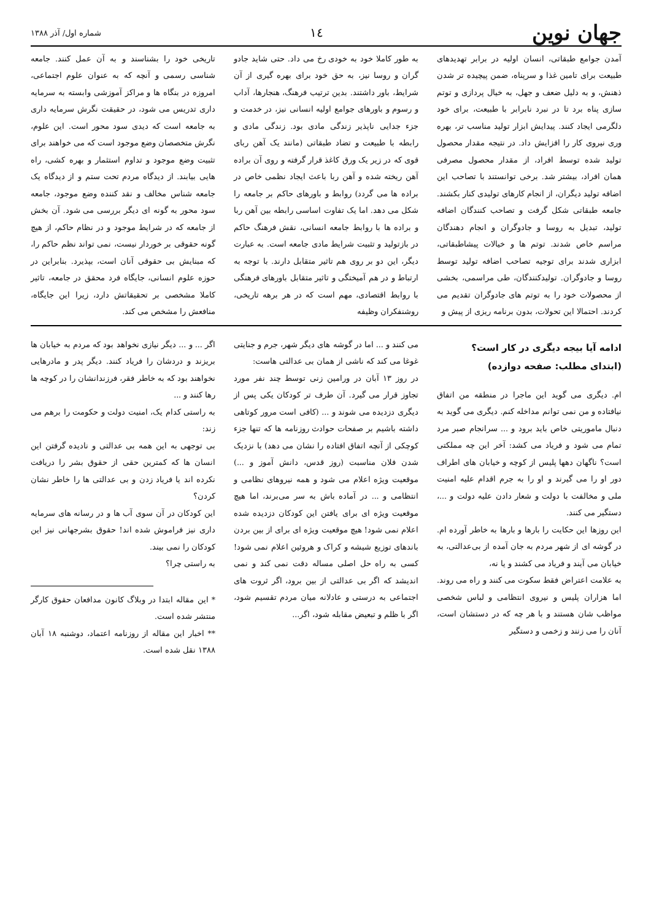جهان نوین
۱٤
شماره اول/ آذر ۱۳۸۸
آمدن جوامع طبقاتی، انسان اولیه در برابر تهدیدهای طبیعت برای تامین غذا و سرپناه، ضمن پیچیده تر شدن ذهنش، و به دلیل ضعف و جهل، به خیال پردازی و توتم سازی پناه برد تا در نبرد نابرابر با طبیعت، برای خود دلگرمی ایجاد کنند. پیدایش ابزار تولید مناسب تر، بهره وری نیروی کار را افزایش داد. در نتیجه مقدار محصول تولید شده توسط افراد، از مقدار محصول مصرفی همان افراد، بیشتر شد. برخی توانستند با تصاحب این اضافه تولید دیگران، از انجام کارهای تولیدی کنار بکشند. جامعه طبقاتی شکل گرفت و تصاحب کنندگان اضافه تولید، تبدیل به روسا و جادوگران و انجام دهندگان مراسم خاص شدند. توتم ها و خیالات پیشاطبقاتی، ابزاری شدند برای توجیه تصاحب اضافه تولید توسط روسا و جادوگران. تولیدکنندگان، طی مراسمی، بخشی از محصولات خود را به توتم های جادوگران تقدیم می کردند. احتمالا این تحولات، بدون برنامه ریزی از پیش و
به طور کاملا خود به خودی رخ می داد. حتی شاید جادو گران و روسا نیز، به حق خود برای بهره گیری از آن شرایط، باور داشتند. بدین ترتیب فرهنگ، هنجارها، آداب و رسوم و باورهای جوامع اولیه انسانی نیز، در خدمت و جزء جدایی ناپذیر زندگی مادی بود. زندگی مادی و رابطه با طبیعت و تضاد طبقاتی (مانند یک آهن ربای قوی که در زیر یک ورق کاغذ قرار گرفته و روی آن براده آهن ریخته شده و آهن ربا باعث ایجاد نظمی خاص در براده ها می گردد) روابط و باورهای حاکم بر جامعه را شکل می دهد. اما یک تفاوت اساسی رابطه بین آهن ربا و براده ها با روابط جامعه انسانی، نقش فرهنگ حاکم در بازتولید و تثبیت شرایط مادی جامعه است. به عبارت دیگر، این دو بر روی هم تاثیر متقابل دارند. با توجه به ارتباط و در هم آمیختگی و تاثیر متقابل باورهای فرهنگی با روابط اقتصادی، مهم است که در هر برهه تاریخی، روشنفکران وظیفه
تاریخی خود را بشناسند و به آن عمل کنند. جامعه شناسی رسمی و آنچه که به عنوان علوم اجتماعی، امروزه در بنگاه ها و مراکز آموزشی وابسته به سرمایه داری تدریس می شود، در حقیقت نگرش سرمایه داری به جامعه است که دیدی سود محور است. این علوم، نگرش متخصصان وضع موجود است که می خواهند برای تثبیت وضع موجود و تداوم استثمار و بهره کشی، راه هایی بیابند. از دیدگاه مردم تحت ستم و از دیدگاه یک جامعه شناس مخالف و نقد کننده وضع موجود، جامعه سود محور به گونه ای دیگر بررسی می شود. آن بخش از جامعه که در شرایط موجود و در نظام حاکم، از هیچ گونه حقوقی بر خوردار نیست، نمی تواند نظم حاکم را، که مبنایش بی حقوقی آنان است، بپذیرد. بنابراین در حوزه علوم انسانی، جایگاه فرد محقق در جامعه، تاثیر کاملا مشخصی بر تحقیقاتش دارد، زیرا این جایگاه، منافعش را مشخص می کند.
ادامه آیا بیجه دیگری در کار است؟
(ابتدای مطلب: صفحه دوازده)
ام. دیگری می گوید این ماجرا در منطقه من اتفاق نیافتاده و من نمی توانم مداخله کنم. دیگری می گوید به دنبال ماموریتی خاص باید برود و ... سرانجام صبر مرد تمام می شود و فریاد می کشد: آخر این چه مملکتی است؟ ناگهان دهها پلیس از کوچه و خیابان های اطراف دور او را می گیرند و او را به جرم اقدام علیه امنیت ملی و مخالفت با دولت و شعار دادن علیه دولت و ...، دستگیر می کنند.
این روزها این حکایت را بارها و بارها به خاطر آورده ام. در گوشه ای از شهر مردم به جان آمده از بی‌عدالتی، به خیابان می آیند و فریاد می کشند و یا نه،
به علامت اعتراض فقط سکوت می کنند و راه می روند. اما هزاران پلیس و نیروی انتظامی و لباس شخصی مواظب شان هستند و با هر چه که در دستشان است، آنان را می زنند و زخمی و دستگیر
می کنند و ... اما در گوشه های دیگر شهر، جرم و جنایتی غوغا می کند که ناشی از همان بی عدالتی هاست:
در روز ۱۳ آبان در ورامین زنی توسط چند نفر مورد تجاوز قرار می گیرد. آن طرف تر کودکان یکی پس از دیگری دزدیده می شوند و ... (کافی است مرور کوتاهی داشته باشیم بر صفحات حوادث روزنامه ها که تنها جزء کوچکی از آنچه اتفاق افتاده را نشان می دهد) با نزدیک شدن فلان مناسبت (روز قدس، دانش آموز و ...) موقعیت ویژه اعلام می شود و همه نیروهای نظامی و انتظامی و ... در آماده باش به سر می‌برند، اما هیچ موقعیت ویژه ای برای یافتن این کودکان دزدیده شده اعلام نمی شود! هیچ موقعیت ویژه ای برای از بین بردن باندهای توزیع شیشه و کراک و هروئین اعلام نمی شود! کسی به راه حل اصلی مساله دقت نمی کند و نمی اندیشد که اگر بی عدالتی از بین برود، اگر ثروت های اجتماعی به درستی و عادلانه میان مردم تقسیم شود، اگر با ظلم و تبعیض مقابله شود، اگر...
اگر ... و ... دیگر نیازی نخواهد بود که مردم به خیابان ها بریزند و دردشان را فریاد کنند. دیگر پدر و مادرهایی نخواهند بود که به خاطر فقر، فرزندانشان را در کوچه ها رها کنند و ...
به راستی کدام یک، امنیت دولت و حکومت را برهم می زند:
بی توجهی به این همه بی عدالتی و نادیده گرفتن این انسان ها که کمترین حقی از حقوق بشر را دریافت نکرده اند یا فریاد زدن و بی عدالتی ها را خاطر نشان کردن؟
این کودکان در آن سوی آب ها و در رسانه های سرمایه داری نیز فراموش شده اند! حقوق بشرجهانی نیز این کودکان را نمی بیند.
به راستی چرا؟
* این مقاله ابتدا در وبلاگ کانون مدافعان حقوق کارگر منتشر شده است.
** اخبار این مقاله از روزنامه اعتماد، دوشنبه ۱۸ آبان ۱۳۸۸ نقل شده است.